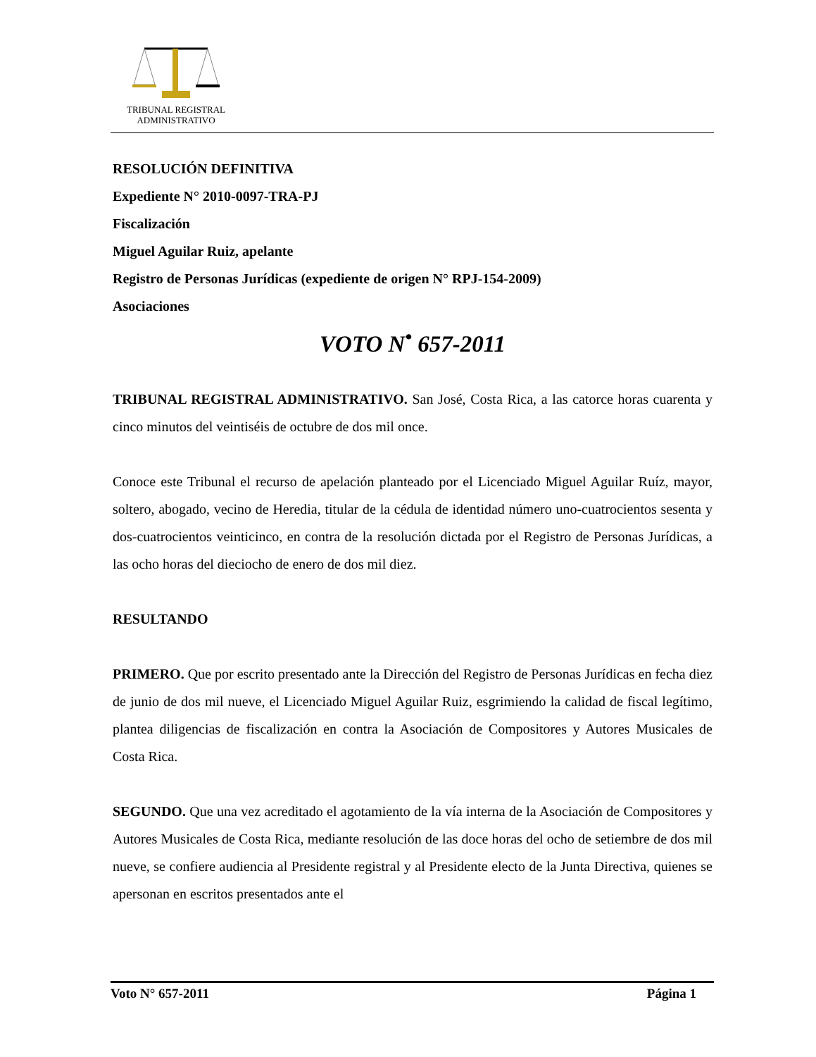TRIBUNAL REGISTRAL
ADMINISTRATIVO
RESOLUCIÓN DEFINITIVA
Expediente N° 2010-0097-TRA-PJ
Fiscalización
Miguel Aguilar Ruiz, apelante
Registro de Personas Jurídicas (expediente de origen N° RPJ-154-2009)
Asociaciones
VOTO N<sup>•</sup> 657-2011
TRIBUNAL REGISTRAL ADMINISTRATIVO. San José, Costa Rica, a las catorce horas cuarenta y cinco minutos del veintiséis de octubre de dos mil once.
Conoce este Tribunal el recurso de apelación planteado por el Licenciado Miguel Aguilar Ruíz, mayor, soltero, abogado, vecino de Heredia, titular de la cédula de identidad número uno-cuatrocientos sesenta y dos-cuatrocientos veinticinco, en contra de la resolución dictada por el Registro de Personas Jurídicas, a las ocho horas del dieciocho de enero de dos mil diez.
RESULTANDO
PRIMERO. Que por escrito presentado ante la Dirección del Registro de Personas Jurídicas en fecha diez de junio de dos mil nueve, el Licenciado Miguel Aguilar Ruiz, esgrimiendo la calidad de fiscal legítimo, plantea diligencias de fiscalización en contra la Asociación de Compositores y Autores Musicales de Costa Rica.
SEGUNDO. Que una vez acreditado el agotamiento de la vía interna de la Asociación de Compositores y Autores Musicales de Costa Rica, mediante resolución de las doce horas del ocho de setiembre de dos mil nueve, se confiere audiencia al Presidente registral y al Presidente electo de la Junta Directiva, quienes se apersonan en escritos presentados ante el
Voto N° 657-2011 Página 1